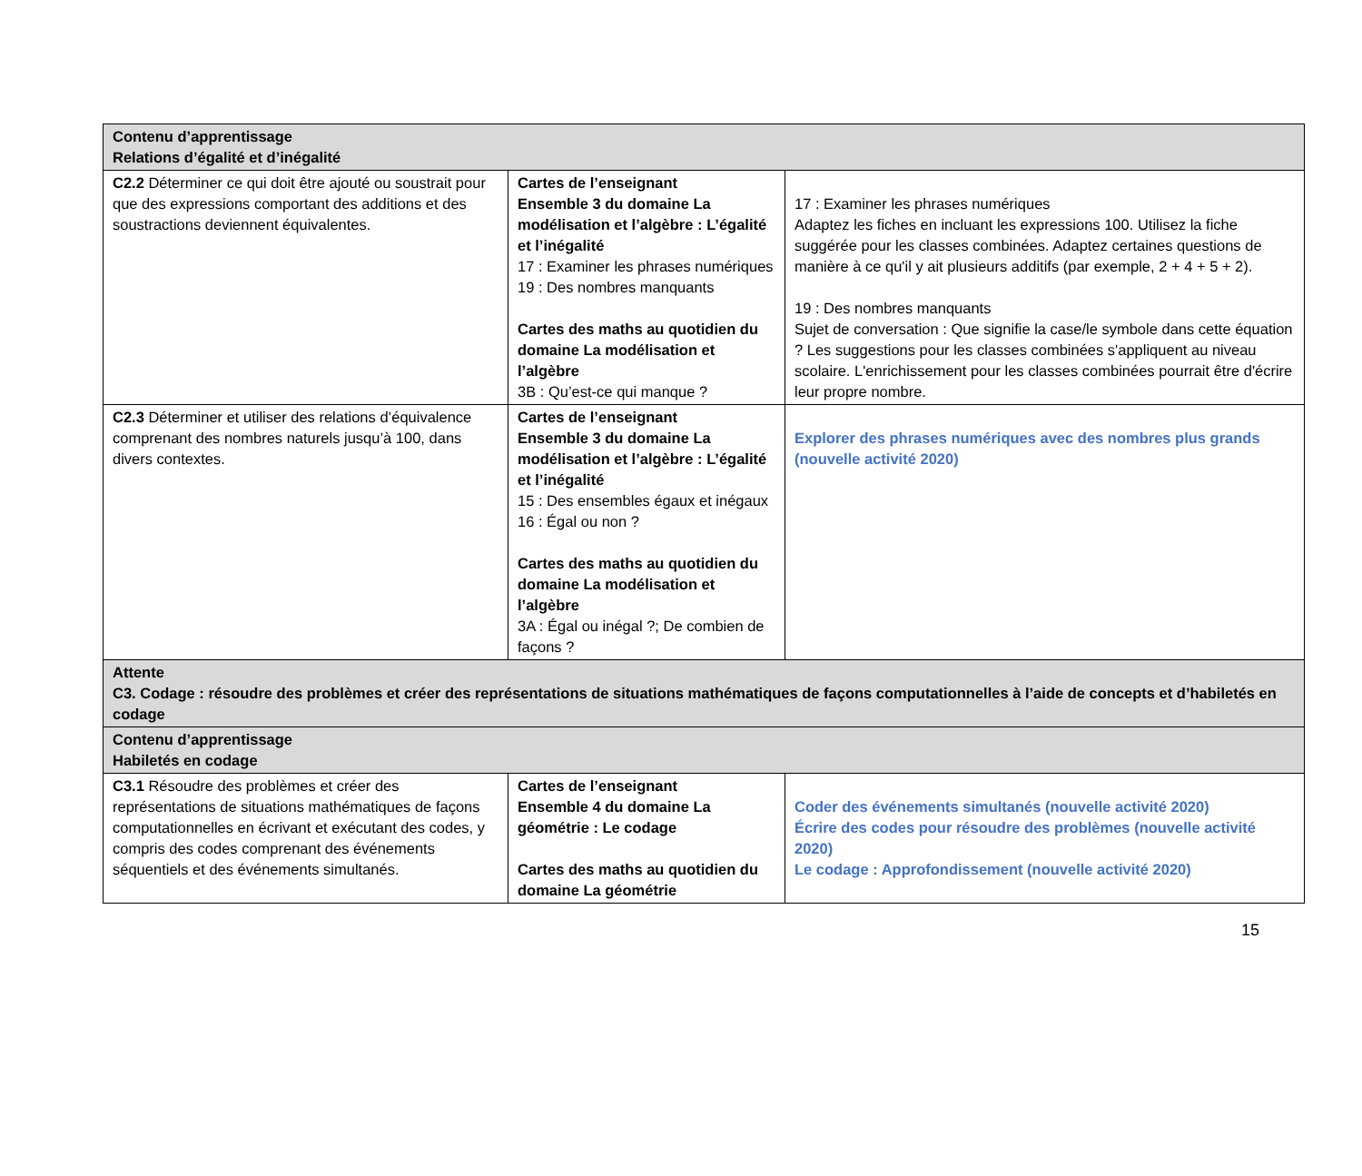| Contenu d’apprentissage Relations d’égalité et d’inégalité | | |
| C2.2 Déterminer ce qui doit être ajouté ou soustrait pour que des expressions comportant des additions et des soustractions deviennent équivalentes. | Cartes de l’enseignant Ensemble 3 du domaine La modélisation et l’algèbre : L’égalité et l’inégalité 17 : Examiner les phrases numériques 19 : Des nombres manquants Cartes des maths au quotidien du domaine La modélisation et l’algèbre 3B : Qu’est-ce qui manque ? | 17 : Examiner les phrases numériques Adaptez les fiches en incluant les expressions 100. Utilisez la fiche suggérée pour les classes combinées. Adaptez certaines questions de manière à ce qu'il y ait plusieurs additifs (par exemple, 2 + 4 + 5 + 2). 19 : Des nombres manquants Sujet de conversation : Que signifie la case/le symbole dans cette équation ? Les suggestions pour les classes combinées s'appliquent au niveau scolaire. L'enrichissement pour les classes combinées pourrait être d'écrire leur propre nombre. |
| C2.3 Déterminer et utiliser des relations d’équivalence comprenant des nombres naturels jusqu’à 100, dans divers contextes. | Cartes de l’enseignant Ensemble 3 du domaine La modélisation et l’algèbre : L’égalité et l’inégalité 15 : Des ensembles égaux et inégaux 16 : Égal ou non ? Cartes des maths au quotidien du domaine La modélisation et l’algèbre 3A : Égal ou inégal ?; De combien de façons ? | Explorer des phrases numériques avec des nombres plus grands (nouvelle activité 2020) |
| Attente C3. Codage : résoudre des problèmes et créer des représentations de situations mathématiques de façons computationnelles à l’aide de concepts et d’habiletés en codage | | |
| Contenu d’apprentissage Habiletés en codage | | |
| C3.1 Résoudre des problèmes et créer des représentations de situations mathématiques de façons computationnelles en écrivant et exécutant des codes, y compris des codes comprenant des événements séquentiels et des événements simultanés. | Cartes de l’enseignant Ensemble 4 du domaine La géométrie : Le codage Cartes des maths au quotidien du domaine La géométrie | Coder des événements simultanés (nouvelle activité 2020) Écrire des codes pour résoudre des problèmes (nouvelle activité 2020) Le codage : Approfondissement (nouvelle activité 2020) |
15